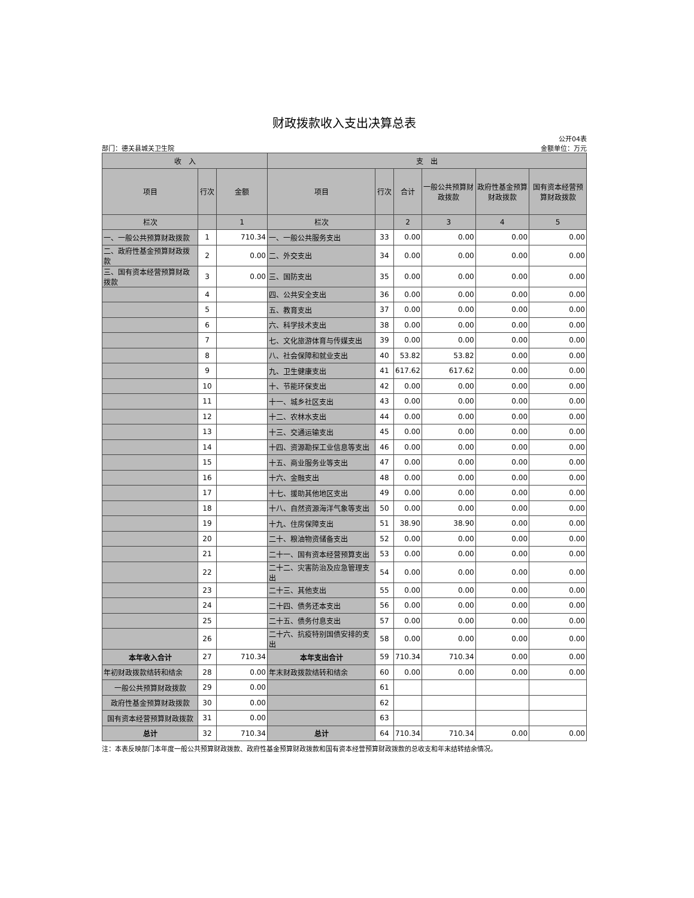财政拨款收入支出决算总表
公开04表
部门：德关县城关卫生院 金额单位：万元
| 收 入 | | | 支 出 | | | | | |
| --- | --- | --- | --- | --- | --- | --- | --- | --- |
| 项目 | 行次 | 金额 | 项目 | 行次 | 合计 | 一般公共预算财政拨款 | 政府性基金预算财政拨款 | 国有资本经营预算财政拨款 |
| 栏次 | | 1 | 栏次 | | 2 | 3 | 4 | 5 |
| 一、一般公共预算财政拨款 | 1 | 710.34 | 一、一般公共服务支出 | 33 | 0.00 | 0.00 | 0.00 | 0.00 |
| 二、政府性基金预算财政拨款 | 2 | 0.00 | 二、外交支出 | 34 | 0.00 | 0.00 | 0.00 | 0.00 |
| 三、国有资本经营预算财政拨款 | 3 | 0.00 | 三、国防支出 | 35 | 0.00 | 0.00 | 0.00 | 0.00 |
| | 4 | | 四、公共安全支出 | 36 | 0.00 | 0.00 | 0.00 | 0.00 |
| | 5 | | 五、教育支出 | 37 | 0.00 | 0.00 | 0.00 | 0.00 |
| | 6 | | 六、科学技术支出 | 38 | 0.00 | 0.00 | 0.00 | 0.00 |
| | 7 | | 七、文化旅游体育与传媒支出 | 39 | 0.00 | 0.00 | 0.00 | 0.00 |
| | 8 | | 八、社会保障和就业支出 | 40 | 53.82 | 53.82 | 0.00 | 0.00 |
| | 9 | | 九、卫生健康支出 | 41 | 617.62 | 617.62 | 0.00 | 0.00 |
| | 10 | | 十、节能环保支出 | 42 | 0.00 | 0.00 | 0.00 | 0.00 |
| | 11 | | 十一、城乡社区支出 | 43 | 0.00 | 0.00 | 0.00 | 0.00 |
| | 12 | | 十二、农林水支出 | 44 | 0.00 | 0.00 | 0.00 | 0.00 |
| | 13 | | 十三、交通运输支出 | 45 | 0.00 | 0.00 | 0.00 | 0.00 |
| | 14 | | 十四、资源勘探工业信息等支出 | 46 | 0.00 | 0.00 | 0.00 | 0.00 |
| | 15 | | 十五、商业服务业等支出 | 47 | 0.00 | 0.00 | 0.00 | 0.00 |
| | 16 | | 十六、金融支出 | 48 | 0.00 | 0.00 | 0.00 | 0.00 |
| | 17 | | 十七、援助其他地区支出 | 49 | 0.00 | 0.00 | 0.00 | 0.00 |
| | 18 | | 十八、自然资源海洋气象等支出 | 50 | 0.00 | 0.00 | 0.00 | 0.00 |
| | 19 | | 十九、住房保障支出 | 51 | 38.90 | 38.90 | 0.00 | 0.00 |
| | 20 | | 二十、粮油物资储备支出 | 52 | 0.00 | 0.00 | 0.00 | 0.00 |
| | 21 | | 二十一、国有资本经营预算支出 | 53 | 0.00 | 0.00 | 0.00 | 0.00 |
| | 22 | | 二十二、灾害防治及应急管理支出 | 54 | 0.00 | 0.00 | 0.00 | 0.00 |
| | 23 | | 二十三、其他支出 | 55 | 0.00 | 0.00 | 0.00 | 0.00 |
| | 24 | | 二十四、债务还本支出 | 56 | 0.00 | 0.00 | 0.00 | 0.00 |
| | 25 | | 二十五、债务付息支出 | 57 | 0.00 | 0.00 | 0.00 | 0.00 |
| | 26 | | 二十六、抗疫特别国债安排的支出 | 58 | 0.00 | 0.00 | 0.00 | 0.00 |
| 本年收入合计 | 27 | 710.34 | 本年支出合计 | 59 | 710.34 | 710.34 | 0.00 | 0.00 |
| 年初财政拨款结转和结余 | 28 | 0.00 | 年末财政拨款结转和结余 | 60 | 0.00 | 0.00 | 0.00 | 0.00 |
| 一般公共预算财政拨款 | 29 | 0.00 | | 61 | | | | |
| 政府性基金预算财政拨款 | 30 | 0.00 | | 62 | | | | |
| 国有资本经营预算财政拨款 | 31 | 0.00 | | 63 | | | | |
| 总计 | 32 | 710.34 | 总计 | 64 | 710.34 | 710.34 | 0.00 | 0.00 |
注：本表反映部门本年度一般公共预算财政拨款、政府性基金预算财政拨款和国有资本经营预算财政拨款的总收支和年末结转结余情况。